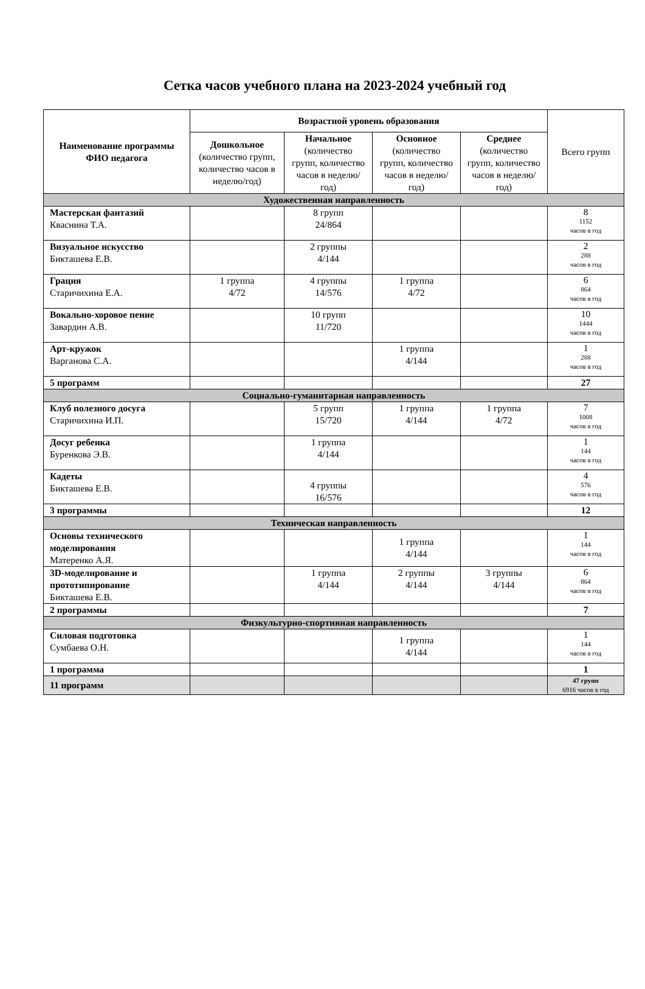Сетка часов учебного плана на 2023-2024 учебный год
| Наименование программы ФИО педагога | Возрастной уровень образования | | | | Всего групп |
| --- | --- | --- | --- | --- | --- |
| | Дошкольное (количество групп, количество часов в неделю/год) | Начальное (количество групп, количество часов в неделю/год) | Основное (количество групп, количество часов в неделю/год) | Среднее (количество групп, количество часов в неделю/ год) | |
| Художественная направленность | | | | | |
| Мастерская фантазий Кваснина Т.А. | | 8 групп 24/864 | | | 8 1152 часов в год |
| Визуальное искусство Бикташева Е.В. | | 2 группы 4/144 | | | 2 288 часов в год |
| Грация Старичихина Е.А. | 1 группа 4/72 | 4 группы 14/576 | 1 группа 4/72 | | 6 864 часов в год |
| Вокально-хоровое пение Завардин А.В. | | 10 групп 11/720 | | | 10 1444 часов в год |
| Арт-кружок Варганова С.А. | | | 1 группа 4/144 | | 1 288 часов в год |
| 5 программ | | | | | 27 |
| Социально-гуманитарная направленность | | | | | |
| Клуб полезного досуга Старичихина И.П. | | 5 групп 15/720 | 1 группа 4/144 | 1 группа 4/72 | 7 1008 часов в год |
| Досуг ребенка Буренкова Э.В. | | 1 группа 4/144 | | | 1 144 часов в год |
| Кадеты Бикташева Е.В. | | 4 группы 16/576 | | | 4 576 часов в год |
| 3 программы | | | | | 12 |
| Техническая направленность | | | | | |
| Основы технического моделирования Матеренко А.Я. | | | 1 группа 4/144 | | 1 144 часов в год |
| 3D-моделирование и прототипирование Бикташева Е.В. | | 1 группа 4/144 | 2 группы 4/144 | 3 группы 4/144 | 6 864 часов в год |
| 2 программы | | | | | 7 |
| Физкультурно-спортивная направленность | | | | | |
| Силовая подготовка Сумбаева О.Н. | | | 1 группа 4/144 | | 1 144 часов в год |
| 1 программа | | | | | 1 |
| 11 программ | | | | | 47 групп 6916 часов в год |